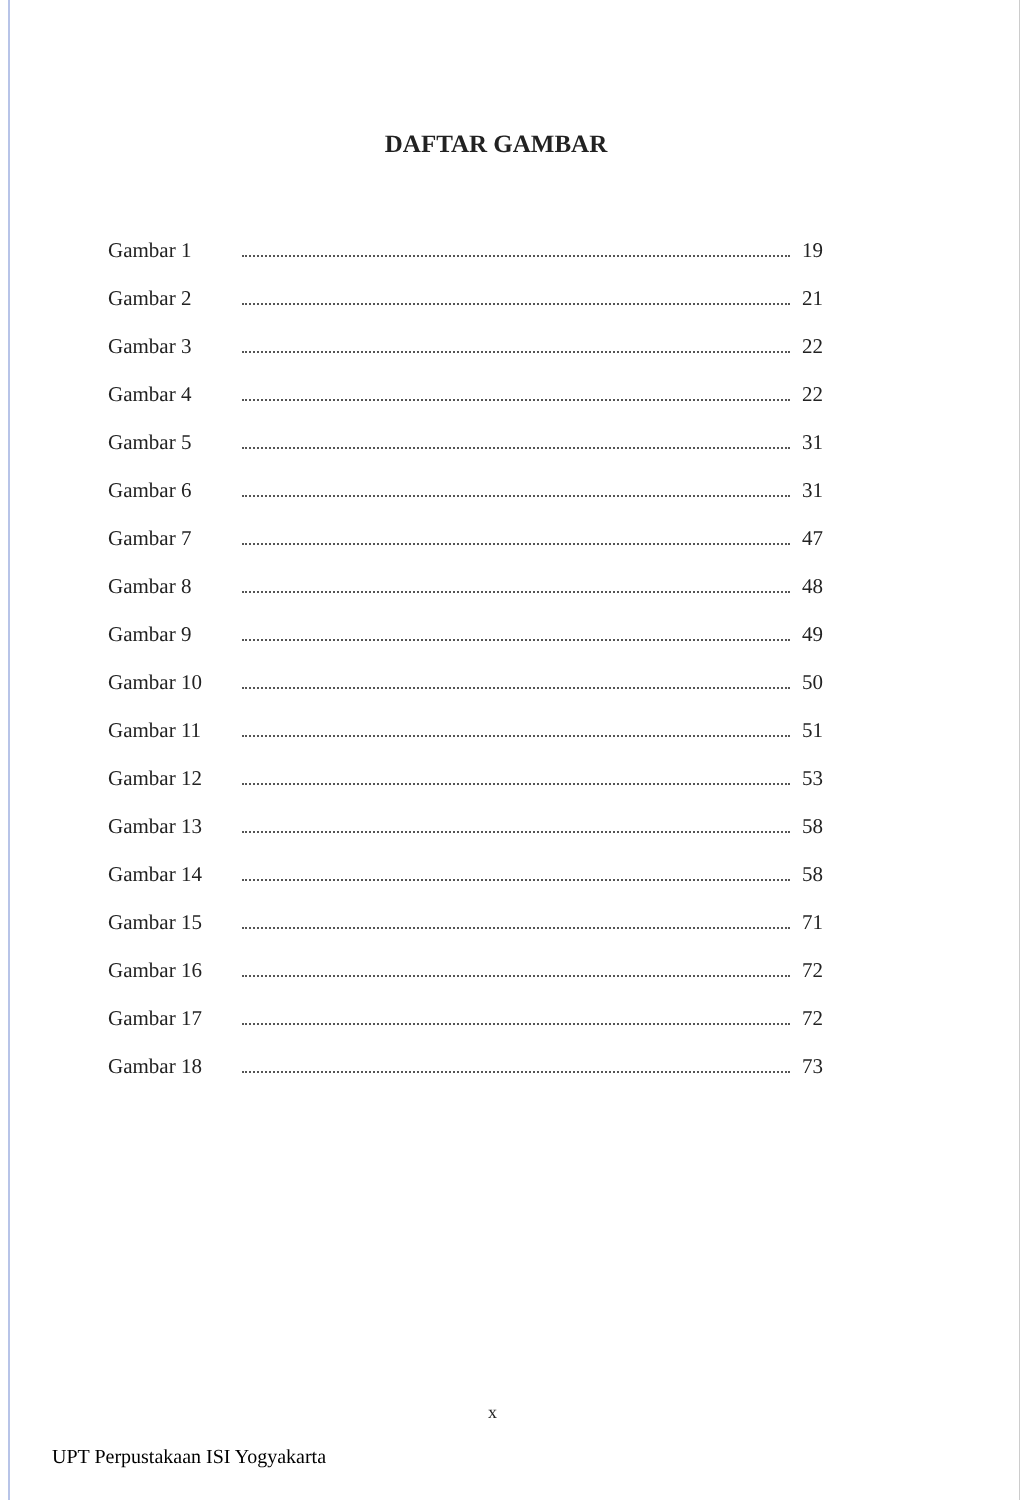DAFTAR GAMBAR
Gambar 1 19
Gambar 2 21
Gambar 3 22
Gambar 4 22
Gambar 5 31
Gambar 6 31
Gambar 7 47
Gambar 8 48
Gambar 9 49
Gambar 10 50
Gambar 11 51
Gambar 12 53
Gambar 13 58
Gambar 14 58
Gambar 15 71
Gambar 16 72
Gambar 17 72
Gambar 18 73
x
UPT Perpustakaan ISI Yogyakarta